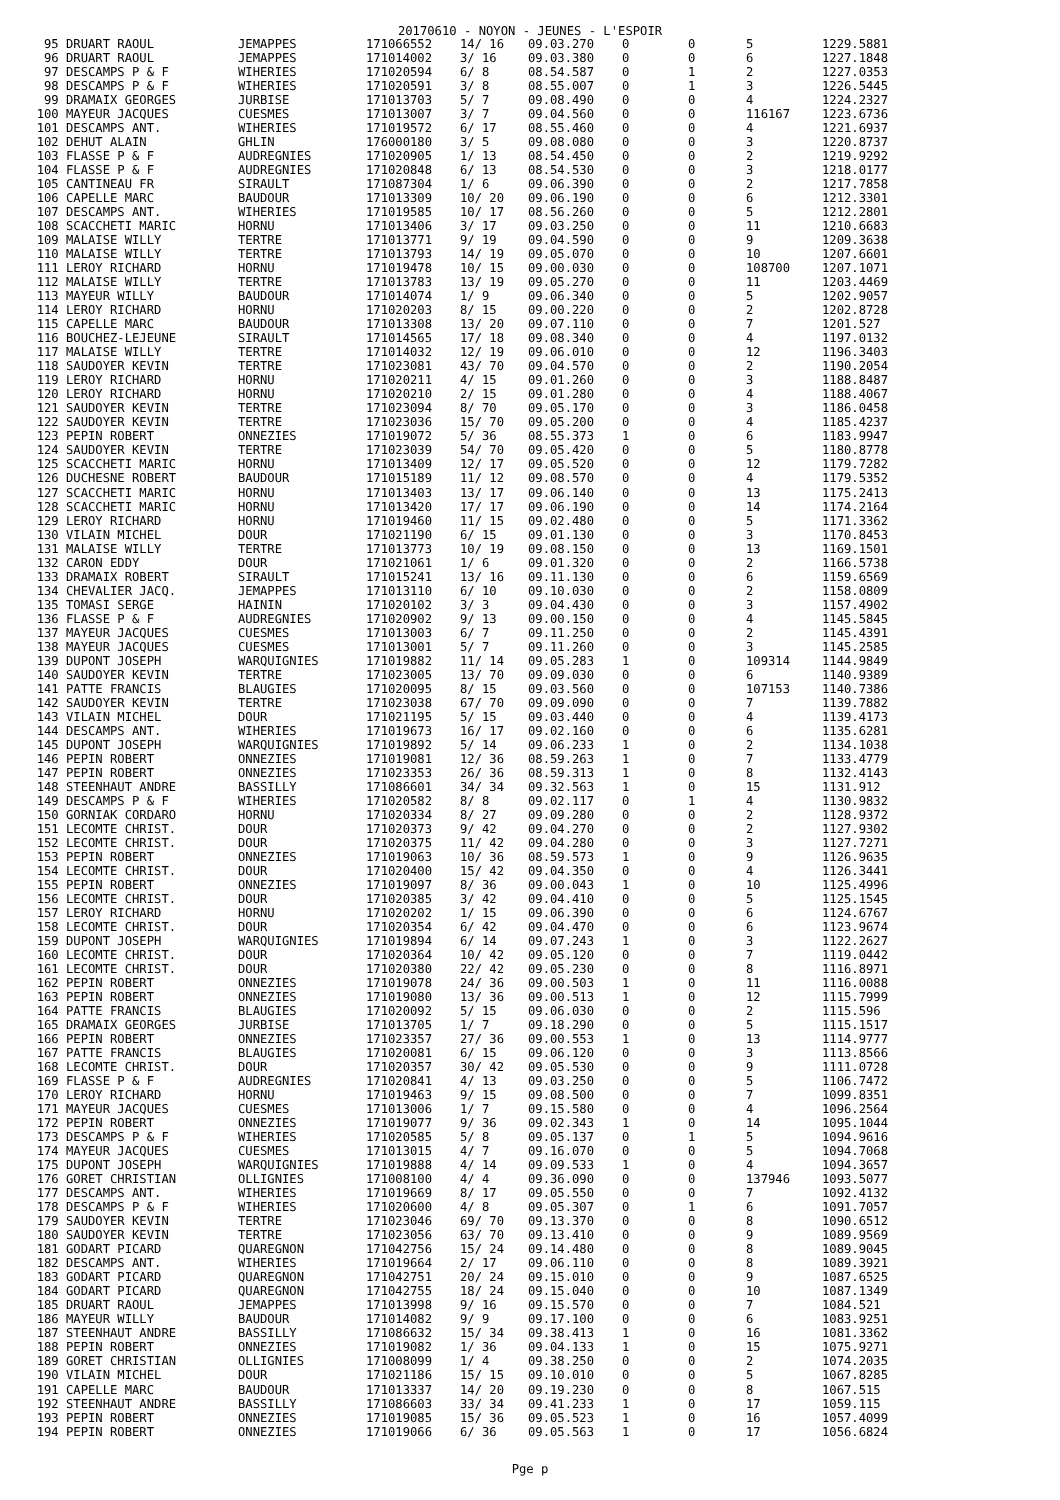20170610 - NOYON - JEUNES - L'ESPOIR
| 95 | DRUART RAOUL | JEMAPPES | 171066552 | 14/ 16 | 09.03.270 | 0 | 0 | 5 | 1229.5881 |
| 96 | DRUART RAOUL | JEMAPPES | 171014002 | 3/ 16 | 09.03.380 | 0 | 0 | 6 | 1227.1848 |
| 97 | DESCAMPS P & F | WIHERIES | 171020594 | 6/ 8 | 08.54.587 | 0 | 1 | 2 | 1227.0353 |
| 98 | DESCAMPS P & F | WIHERIES | 171020591 | 3/ 8 | 08.55.007 | 0 | 1 | 3 | 1226.5445 |
| 99 | DRAMAIX GEORGES | JURBISE | 171013703 | 5/ 7 | 09.08.490 | 0 | 0 | 4 | 1224.2327 |
| 100 | MAYEUR JACQUES | CUESMES | 171013007 | 3/ 7 | 09.04.560 | 0 | 0 | 116167 | 1223.6736 |
| 101 | DESCAMPS ANT. | WIHERIES | 171019572 | 6/ 17 | 08.55.460 | 0 | 0 | 4 | 1221.6937 |
| 102 | DEHUT ALAIN | GHLIN | 176000180 | 3/ 5 | 09.08.080 | 0 | 0 | 3 | 1220.8737 |
| 103 | FLASSE P & F | AUDREGNIES | 171020905 | 1/ 13 | 08.54.450 | 0 | 0 | 2 | 1219.9292 |
| 104 | FLASSE P & F | AUDREGNIES | 171020848 | 6/ 13 | 08.54.530 | 0 | 0 | 3 | 1218.0177 |
| 105 | CANTINEAU FR | SIRAULT | 171087304 | 1/ 6 | 09.06.390 | 0 | 0 | 2 | 1217.7858 |
| 106 | CAPELLE MARC | BAUDOUR | 171013309 | 10/ 20 | 09.06.190 | 0 | 0 | 6 | 1212.3301 |
| 107 | DESCAMPS ANT. | WIHERIES | 171019585 | 10/ 17 | 08.56.260 | 0 | 0 | 5 | 1212.2801 |
| 108 | SCACCHETI MARIC | HORNU | 171013406 | 3/ 17 | 09.03.250 | 0 | 0 | 11 | 1210.6683 |
| 109 | MALAISE WILLY | TERTRE | 171013771 | 9/ 19 | 09.04.590 | 0 | 0 | 9 | 1209.3638 |
| 110 | MALAISE WILLY | TERTRE | 171013793 | 14/ 19 | 09.05.070 | 0 | 0 | 10 | 1207.6601 |
| 111 | LEROY RICHARD | HORNU | 171019478 | 10/ 15 | 09.00.030 | 0 | 0 | 108700 | 1207.1071 |
| 112 | MALAISE WILLY | TERTRE | 171013783 | 13/ 19 | 09.05.270 | 0 | 0 | 11 | 1203.4469 |
| 113 | MAYEUR WILLY | BAUDOUR | 171014074 | 1/ 9 | 09.06.340 | 0 | 0 | 5 | 1202.9057 |
| 114 | LEROY RICHARD | HORNU | 171020203 | 8/ 15 | 09.00.220 | 0 | 0 | 2 | 1202.8728 |
| 115 | CAPELLE MARC | BAUDOUR | 171013308 | 13/ 20 | 09.07.110 | 0 | 0 | 7 | 1201.527 |
| 116 | BOUCHEZ-LEJEUNE | SIRAULT | 171014565 | 17/ 18 | 09.08.340 | 0 | 0 | 4 | 1197.0132 |
| 117 | MALAISE WILLY | TERTRE | 171014032 | 12/ 19 | 09.06.010 | 0 | 0 | 12 | 1196.3403 |
| 118 | SAUDOYER KEVIN | TERTRE | 171023081 | 43/ 70 | 09.04.570 | 0 | 0 | 2 | 1190.2054 |
| 119 | LEROY RICHARD | HORNU | 171020211 | 4/ 15 | 09.01.260 | 0 | 0 | 3 | 1188.8487 |
| 120 | LEROY RICHARD | HORNU | 171020210 | 2/ 15 | 09.01.280 | 0 | 0 | 4 | 1188.4067 |
| 121 | SAUDOYER KEVIN | TERTRE | 171023094 | 8/ 70 | 09.05.170 | 0 | 0 | 3 | 1186.0458 |
| 122 | SAUDOYER KEVIN | TERTRE | 171023036 | 15/ 70 | 09.05.200 | 0 | 0 | 4 | 1185.4237 |
| 123 | PEPIN ROBERT | ONNEZIES | 171019072 | 5/ 36 | 08.55.373 | 1 | 0 | 6 | 1183.9947 |
| 124 | SAUDOYER KEVIN | TERTRE | 171023039 | 54/ 70 | 09.05.420 | 0 | 0 | 5 | 1180.8778 |
| 125 | SCACCHETI MARIC | HORNU | 171013409 | 12/ 17 | 09.05.520 | 0 | 0 | 12 | 1179.7282 |
| 126 | DUCHESNE ROBERT | BAUDOUR | 171015189 | 11/ 12 | 09.08.570 | 0 | 0 | 4 | 1179.5352 |
| 127 | SCACCHETI MARIC | HORNU | 171013403 | 13/ 17 | 09.06.140 | 0 | 0 | 13 | 1175.2413 |
| 128 | SCACCHETI MARIC | HORNU | 171013420 | 17/ 17 | 09.06.190 | 0 | 0 | 14 | 1174.2164 |
| 129 | LEROY RICHARD | HORNU | 171019460 | 11/ 15 | 09.02.480 | 0 | 0 | 5 | 1171.3362 |
| 130 | VILAIN MICHEL | DOUR | 171021190 | 6/ 15 | 09.01.130 | 0 | 0 | 3 | 1170.8453 |
| 131 | MALAISE WILLY | TERTRE | 171013773 | 10/ 19 | 09.08.150 | 0 | 0 | 13 | 1169.1501 |
| 132 | CARON EDDY | DOUR | 171021061 | 1/ 6 | 09.01.320 | 0 | 0 | 2 | 1166.5738 |
| 133 | DRAMAIX ROBERT | SIRAULT | 171015241 | 13/ 16 | 09.11.130 | 0 | 0 | 6 | 1159.6569 |
| 134 | CHEVALIER JACQ. | JEMAPPES | 171013110 | 6/ 10 | 09.10.030 | 0 | 0 | 2 | 1158.0809 |
| 135 | TOMASI SERGE | HAININ | 171020102 | 3/ 3 | 09.04.430 | 0 | 0 | 3 | 1157.4902 |
| 136 | FLASSE P & F | AUDREGNIES | 171020902 | 9/ 13 | 09.00.150 | 0 | 0 | 4 | 1145.5845 |
| 137 | MAYEUR JACQUES | CUESMES | 171013003 | 6/ 7 | 09.11.250 | 0 | 0 | 2 | 1145.4391 |
| 138 | MAYEUR JACQUES | CUESMES | 171013001 | 5/ 7 | 09.11.260 | 0 | 0 | 3 | 1145.2585 |
| 139 | DUPONT JOSEPH | WARQUIGNIES | 171019882 | 11/ 14 | 09.05.283 | 1 | 0 | 109314 | 1144.9849 |
| 140 | SAUDOYER KEVIN | TERTRE | 171023005 | 13/ 70 | 09.09.030 | 0 | 0 | 6 | 1140.9389 |
| 141 | PATTE FRANCIS | BLAUGIES | 171020095 | 8/ 15 | 09.03.560 | 0 | 0 | 107153 | 1140.7386 |
| 142 | SAUDOYER KEVIN | TERTRE | 171023038 | 67/ 70 | 09.09.090 | 0 | 0 | 7 | 1139.7882 |
| 143 | VILAIN MICHEL | DOUR | 171021195 | 5/ 15 | 09.03.440 | 0 | 0 | 4 | 1139.4173 |
| 144 | DESCAMPS ANT. | WIHERIES | 171019673 | 16/ 17 | 09.02.160 | 0 | 0 | 6 | 1135.6281 |
| 145 | DUPONT JOSEPH | WARQUIGNIES | 171019892 | 5/ 14 | 09.06.233 | 1 | 0 | 2 | 1134.1038 |
| 146 | PEPIN ROBERT | ONNEZIES | 171019081 | 12/ 36 | 08.59.263 | 1 | 0 | 7 | 1133.4779 |
| 147 | PEPIN ROBERT | ONNEZIES | 171023353 | 26/ 36 | 08.59.313 | 1 | 0 | 8 | 1132.4143 |
| 148 | STEENHAUT ANDRE | BASSILLY | 171086601 | 34/ 34 | 09.32.563 | 1 | 0 | 15 | 1131.912 |
| 149 | DESCAMPS P & F | WIHERIES | 171020582 | 8/ 8 | 09.02.117 | 0 | 1 | 4 | 1130.9832 |
| 150 | GORNIAK CORDARO | HORNU | 171020334 | 8/ 27 | 09.09.280 | 0 | 0 | 2 | 1128.9372 |
| 151 | LECOMTE CHRIST. | DOUR | 171020373 | 9/ 42 | 09.04.270 | 0 | 0 | 2 | 1127.9302 |
| 152 | LECOMTE CHRIST. | DOUR | 171020375 | 11/ 42 | 09.04.280 | 0 | 0 | 3 | 1127.7271 |
| 153 | PEPIN ROBERT | ONNEZIES | 171019063 | 10/ 36 | 08.59.573 | 1 | 0 | 9 | 1126.9635 |
| 154 | LECOMTE CHRIST. | DOUR | 171020400 | 15/ 42 | 09.04.350 | 0 | 0 | 4 | 1126.3441 |
| 155 | PEPIN ROBERT | ONNEZIES | 171019097 | 8/ 36 | 09.00.043 | 1 | 0 | 10 | 1125.4996 |
| 156 | LECOMTE CHRIST. | DOUR | 171020385 | 3/ 42 | 09.04.410 | 0 | 0 | 5 | 1125.1545 |
| 157 | LEROY RICHARD | HORNU | 171020202 | 1/ 15 | 09.06.390 | 0 | 0 | 6 | 1124.6767 |
| 158 | LECOMTE CHRIST. | DOUR | 171020354 | 6/ 42 | 09.04.470 | 0 | 0 | 6 | 1123.9674 |
| 159 | DUPONT JOSEPH | WARQUIGNIES | 171019894 | 6/ 14 | 09.07.243 | 1 | 0 | 3 | 1122.2627 |
| 160 | LECOMTE CHRIST. | DOUR | 171020364 | 10/ 42 | 09.05.120 | 0 | 0 | 7 | 1119.0442 |
| 161 | LECOMTE CHRIST. | DOUR | 171020380 | 22/ 42 | 09.05.230 | 0 | 0 | 8 | 1116.8971 |
| 162 | PEPIN ROBERT | ONNEZIES | 171019078 | 24/ 36 | 09.00.503 | 1 | 0 | 11 | 1116.0088 |
| 163 | PEPIN ROBERT | ONNEZIES | 171019080 | 13/ 36 | 09.00.513 | 1 | 0 | 12 | 1115.7999 |
| 164 | PATTE FRANCIS | BLAUGIES | 171020092 | 5/ 15 | 09.06.030 | 0 | 0 | 2 | 1115.596 |
| 165 | DRAMAIX GEORGES | JURBISE | 171013705 | 1/ 7 | 09.18.290 | 0 | 0 | 5 | 1115.1517 |
| 166 | PEPIN ROBERT | ONNEZIES | 171023357 | 27/ 36 | 09.00.553 | 1 | 0 | 13 | 1114.9777 |
| 167 | PATTE FRANCIS | BLAUGIES | 171020081 | 6/ 15 | 09.06.120 | 0 | 0 | 3 | 1113.8566 |
| 168 | LECOMTE CHRIST. | DOUR | 171020357 | 30/ 42 | 09.05.530 | 0 | 0 | 9 | 1111.0728 |
| 169 | FLASSE P & F | AUDREGNIES | 171020841 | 4/ 13 | 09.03.250 | 0 | 0 | 5 | 1106.7472 |
| 170 | LEROY RICHARD | HORNU | 171019463 | 9/ 15 | 09.08.500 | 0 | 0 | 7 | 1099.8351 |
| 171 | MAYEUR JACQUES | CUESMES | 171013006 | 1/ 7 | 09.15.580 | 0 | 0 | 4 | 1096.2564 |
| 172 | PEPIN ROBERT | ONNEZIES | 171019077 | 9/ 36 | 09.02.343 | 1 | 0 | 14 | 1095.1044 |
| 173 | DESCAMPS P & F | WIHERIES | 171020585 | 5/ 8 | 09.05.137 | 0 | 1 | 5 | 1094.9616 |
| 174 | MAYEUR JACQUES | CUESMES | 171013015 | 4/ 7 | 09.16.070 | 0 | 0 | 5 | 1094.7068 |
| 175 | DUPONT JOSEPH | WARQUIGNIES | 171019888 | 4/ 14 | 09.09.533 | 1 | 0 | 4 | 1094.3657 |
| 176 | GORET CHRISTIAN | OLLIGNIES | 171008100 | 4/ 4 | 09.36.090 | 0 | 0 | 137946 | 1093.5077 |
| 177 | DESCAMPS ANT. | WIHERIES | 171019669 | 8/ 17 | 09.05.550 | 0 | 0 | 7 | 1092.4132 |
| 178 | DESCAMPS P & F | WIHERIES | 171020600 | 4/ 8 | 09.05.307 | 0 | 1 | 6 | 1091.7057 |
| 179 | SAUDOYER KEVIN | TERTRE | 171023046 | 69/ 70 | 09.13.370 | 0 | 0 | 8 | 1090.6512 |
| 180 | SAUDOYER KEVIN | TERTRE | 171023056 | 63/ 70 | 09.13.410 | 0 | 0 | 9 | 1089.9569 |
| 181 | GODART PICARD | QUAREGNON | 171042756 | 15/ 24 | 09.14.480 | 0 | 0 | 8 | 1089.9045 |
| 182 | DESCAMPS ANT. | WIHERIES | 171019664 | 2/ 17 | 09.06.110 | 0 | 0 | 8 | 1089.3921 |
| 183 | GODART PICARD | QUAREGNON | 171042751 | 20/ 24 | 09.15.010 | 0 | 0 | 9 | 1087.6525 |
| 184 | GODART PICARD | QUAREGNON | 171042755 | 18/ 24 | 09.15.040 | 0 | 0 | 10 | 1087.1349 |
| 185 | DRUART RAOUL | JEMAPPES | 171013998 | 9/ 16 | 09.15.570 | 0 | 0 | 7 | 1084.521 |
| 186 | MAYEUR WILLY | BAUDOUR | 171014082 | 9/ 9 | 09.17.100 | 0 | 0 | 6 | 1083.9251 |
| 187 | STEENHAUT ANDRE | BASSILLY | 171086632 | 15/ 34 | 09.38.413 | 1 | 0 | 16 | 1081.3362 |
| 188 | PEPIN ROBERT | ONNEZIES | 171019082 | 1/ 36 | 09.04.133 | 1 | 0 | 15 | 1075.9271 |
| 189 | GORET CHRISTIAN | OLLIGNIES | 171008099 | 1/ 4 | 09.38.250 | 0 | 0 | 2 | 1074.2035 |
| 190 | VILAIN MICHEL | DOUR | 171021186 | 15/ 15 | 09.10.010 | 0 | 0 | 5 | 1067.8285 |
| 191 | CAPELLE MARC | BAUDOUR | 171013337 | 14/ 20 | 09.19.230 | 0 | 0 | 8 | 1067.515 |
| 192 | STEENHAUT ANDRE | BASSILLY | 171086603 | 33/ 34 | 09.41.233 | 1 | 0 | 17 | 1059.115 |
| 193 | PEPIN ROBERT | ONNEZIES | 171019085 | 15/ 36 | 09.05.523 | 1 | 0 | 16 | 1057.4099 |
| 194 | PEPIN ROBERT | ONNEZIES | 171019066 | 6/ 36 | 09.05.563 | 1 | 0 | 17 | 1056.6824 |
Pge p